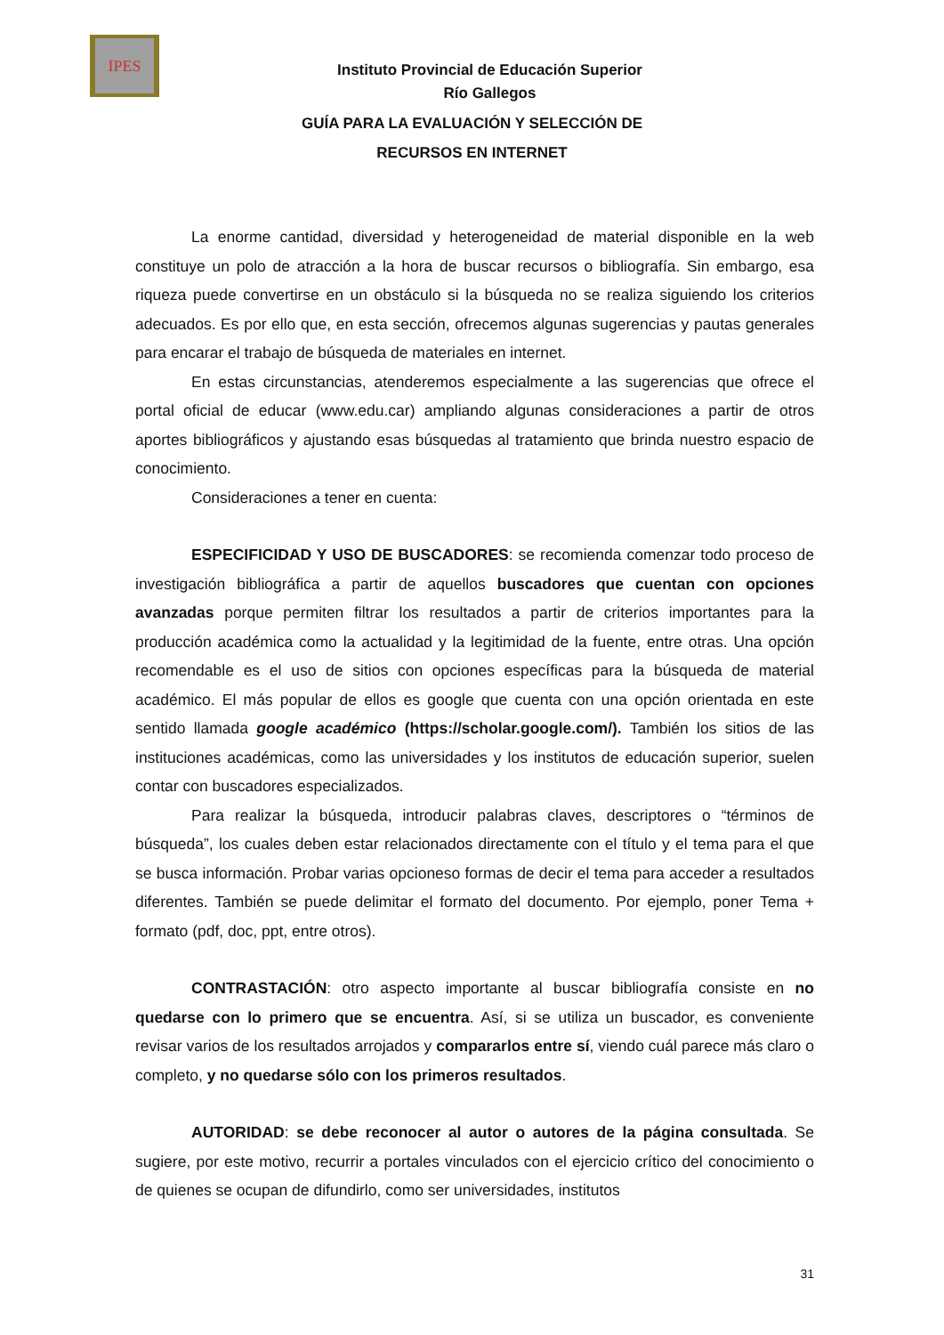IPES
Instituto Provincial de Educación Superior
Río Gallegos
GUÍA PARA LA EVALUACIÓN Y SELECCIÓN DE
RECURSOS EN INTERNET
La enorme cantidad, diversidad y heterogeneidad de material disponible en la web constituye un polo de atracción a la hora de buscar recursos o bibliografía. Sin embargo, esa riqueza puede convertirse en un obstáculo si la búsqueda no se realiza siguiendo los criterios adecuados. Es por ello que, en esta sección, ofrecemos algunas sugerencias y pautas generales para encarar el trabajo de búsqueda de materiales en internet.
En estas circunstancias, atenderemos especialmente a las sugerencias que ofrece el portal oficial de educar (www.edu.car) ampliando algunas consideraciones a partir de otros aportes bibliográficos y ajustando esas búsquedas al tratamiento que brinda nuestro espacio de conocimiento.
Consideraciones a tener en cuenta:
ESPECIFICIDAD Y USO DE BUSCADORES: se recomienda comenzar todo proceso de investigación bibliográfica a partir de aquellos buscadores que cuentan con opciones avanzadas porque permiten filtrar los resultados a partir de criterios importantes para la producción académica como la actualidad y la legitimidad de la fuente, entre otras. Una opción recomendable es el uso de sitios con opciones específicas para la búsqueda de material académico. El más popular de ellos es google que cuenta con una opción orientada en este sentido llamada google académico (https://scholar.google.com/). También los sitios de las instituciones académicas, como las universidades y los institutos de educación superior, suelen contar con buscadores especializados.
Para realizar la búsqueda, introducir palabras claves, descriptores o “términos de búsqueda”, los cuales deben estar relacionados directamente con el título y el tema para el que se busca información. Probar varias opcioneso formas de decir el tema para acceder a resultados diferentes. También se puede delimitar el formato del documento. Por ejemplo, poner Tema + formato (pdf, doc, ppt, entre otros).
CONTRASTACIÓN: otro aspecto importante al buscar bibliografía consiste en no quedarse con lo primero que se encuentra. Así, si se utiliza un buscador, es conveniente revisar varios de los resultados arrojados y compararlos entre sí, viendo cuál parece más claro o completo, y no quedarse sólo con los primeros resultados.
AUTORIDAD: se debe reconocer al autor o autores de la página consultada. Se sugiere, por este motivo, recurrir a portales vinculados con el ejercicio crítico del conocimiento o de quienes se ocupan de difundirlo, como ser universidades, institutos
31